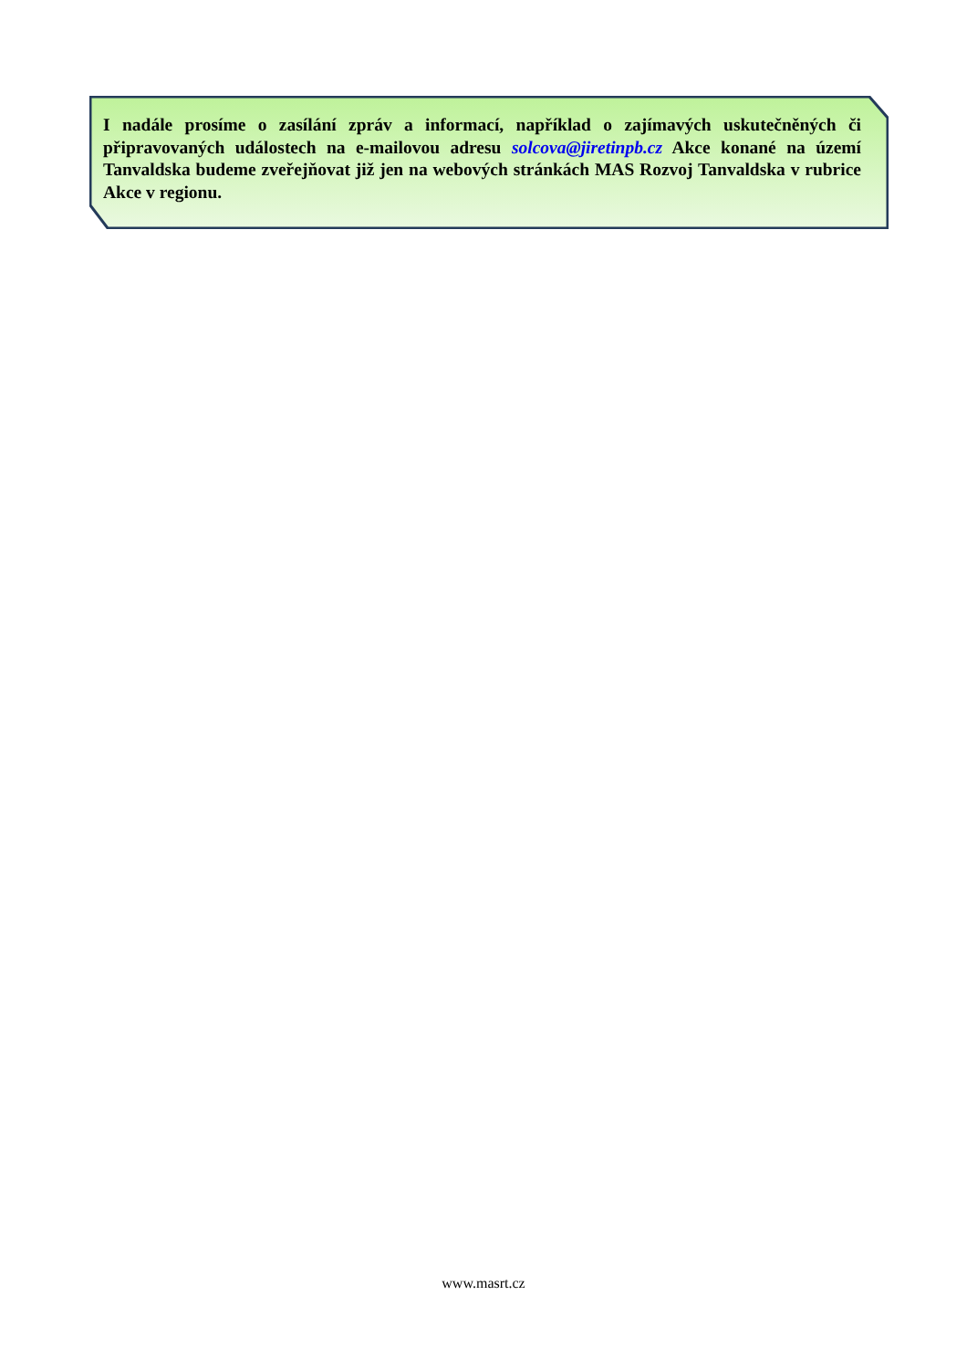I nadále prosíme o zasílání zpráv a informací, například o zajímavých uskutečněných či připravovaných událostech na e-mailovou adresu solcova@jiretinpb.cz Akce konané na území Tanvaldska budeme zveřejňovat již jen na webových stránkách MAS Rozvoj Tanvaldska v rubrice Akce v regionu.
www.masrt.cz